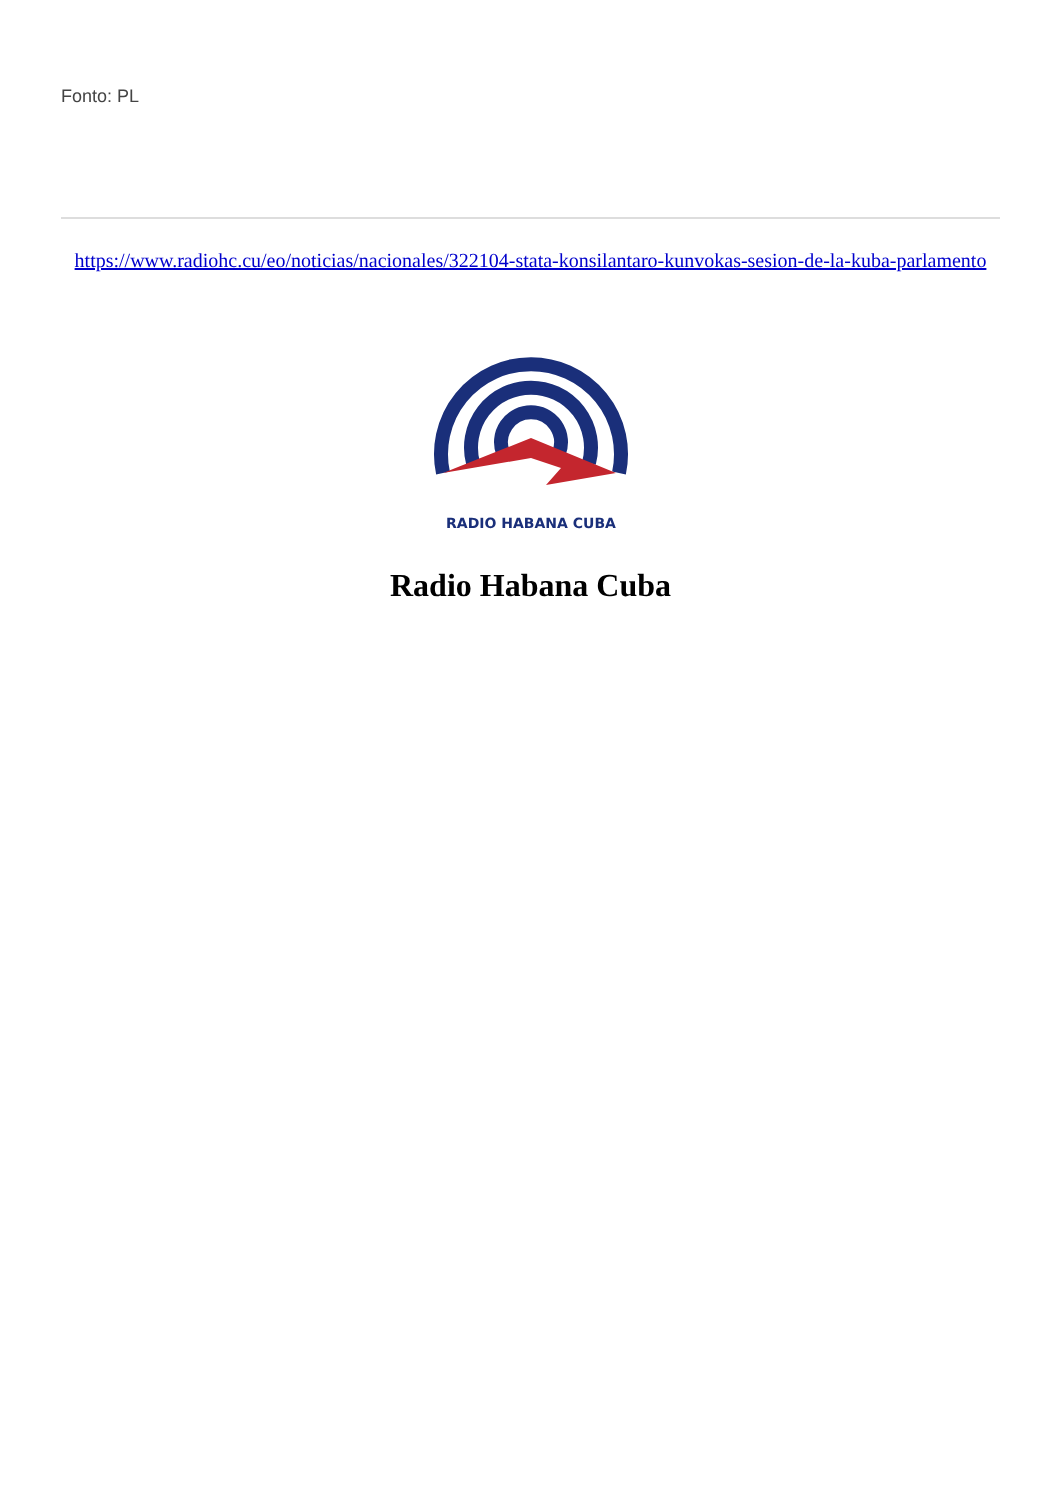Fonto: PL
https://www.radiohc.cu/eo/noticias/nacionales/322104-stata-konsilantaro-kunvokas-sesion-de-la-kuba-parlamento
RADIO HABANA CUBA
Radio Habana Cuba